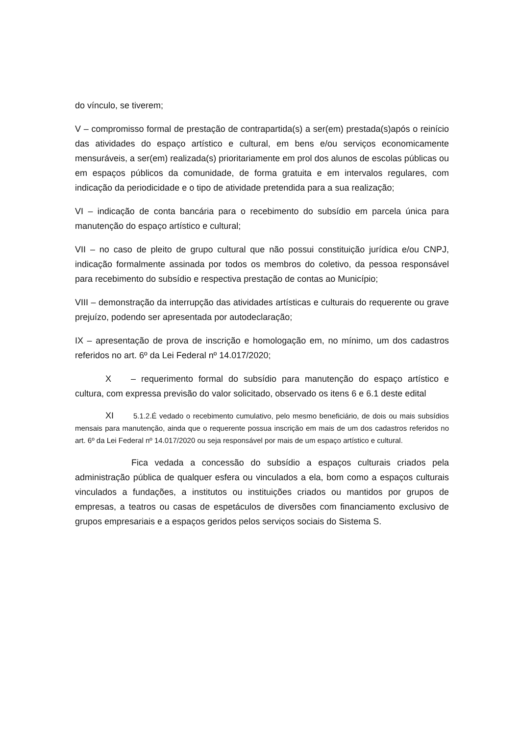do vínculo, se tiverem;
V – compromisso formal de prestação de contrapartida(s) a ser(em) prestada(s)após o reinício das atividades do espaço artístico e cultural, em bens e/ou serviços economicamente mensuráveis, a ser(em) realizada(s) prioritariamente em prol dos alunos de escolas públicas ou em espaços públicos da comunidade, de forma gratuita e em intervalos regulares, com indicação da periodicidade e o tipo de atividade pretendida para a sua realização;
VI – indicação de conta bancária para o recebimento do subsídio em parcela única para manutenção do espaço artístico e cultural;
VII – no caso de pleito de grupo cultural que não possui constituição jurídica e/ou CNPJ, indicação formalmente assinada por todos os membros do coletivo, da pessoa responsável para recebimento do subsídio e respectiva prestação de contas ao Município;
VIII – demonstração da interrupção das atividades artísticas e culturais do requerente ou grave prejuízo, podendo ser apresentada por autodeclaração;
IX – apresentação de prova de inscrição e homologação em, no mínimo, um dos cadastros referidos no art. 6º da Lei Federal nº 14.017/2020;
X – requerimento formal do subsídio para manutenção do espaço artístico e cultura, com expressa previsão do valor solicitado, observado os itens 6 e 6.1 deste edital
XI 5.1.2.É vedado o recebimento cumulativo, pelo mesmo beneficiário, de dois ou mais subsídios mensais para manutenção, ainda que o requerente possua inscrição em mais de um dos cadastros referidos no art. 6º da Lei Federal nº 14.017/2020 ou seja responsável por mais de um espaço artístico e cultural.
Fica vedada a concessão do subsídio a espaços culturais criados pela administração pública de qualquer esfera ou vinculados a ela, bom como a espaços culturais vinculados a fundações, a institutos ou instituições criados ou mantidos por grupos de empresas, a teatros ou casas de espetáculos de diversões com financiamento exclusivo de grupos empresariais e a espaços geridos pelos serviços sociais do Sistema S.